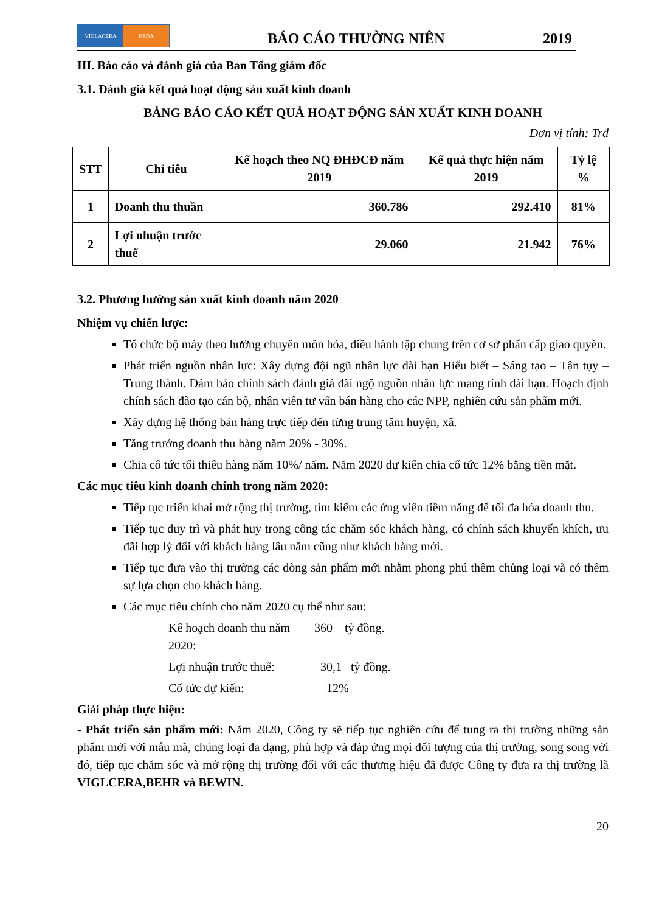VIGLACERA HSDA
BÁO CÁO THƯỜNG NIÊN
2019
III. Báo cáo và đánh giá của Ban Tổng giám đốc
3.1. Đánh giá kết quả hoạt động sản xuất kinh doanh
BẢNG BÁO CÁO KẾT QUẢ HOẠT ĐỘNG SẢN XUẤT KINH DOANH
Đơn vị tính: Trđ
| STT | Chỉ tiêu | Kế hoạch theo NQ ĐHĐCĐ năm 2019 | Kế quả thực hiện năm 2019 | Tỷ lệ % |
| --- | --- | --- | --- | --- |
| 1 | Doanh thu thuần | 360.786 | 292.410 | 81% |
| 2 | Lợi nhuận trước thuế | 29.060 | 21.942 | 76% |
3.2. Phương hướng sản xuất kinh doanh năm 2020
Nhiệm vụ chiến lược:
Tổ chức bộ máy theo hướng chuyên môn hóa, điều hành tập chung trên cơ sở phấn cấp giao quyền.
Phát triển nguồn nhân lực: Xây dựng đội ngũ nhân lực dài hạn Hiểu biết – Sáng tạo – Tận tụy – Trung thành. Đảm bảo chính sách đánh giá đãi ngộ nguồn nhân lực mang tính dài hạn. Hoạch định chính sách đào tạo cán bộ, nhân viên tư vấn bán hàng cho các NPP, nghiên cứu sản phẩm mới.
Xây dựng hệ thống bán hàng trực tiếp đến từng trung tâm huyện, xã.
Tăng trưởng doanh thu hàng năm 20% - 30%.
Chia cổ tức tối thiểu hàng năm 10%/ năm. Năm 2020 dự kiến chia cổ tức 12% bằng tiền mặt.
Các mục tiêu kinh doanh chính trong năm 2020:
Tiếp tục triển khai mở rộng thị trường, tìm kiếm các ứng viên tiềm năng để tối đa hóa doanh thu.
Tiếp tục duy trì và phát huy trong công tác chăm sóc khách hàng, có chính sách khuyến khích, ưu đãi hợp lý đối với khách hàng lâu năm cũng như khách hàng mới.
Tiếp tục đưa vào thị trường các dòng sản phẩm mới nhằm phong phú thêm chủng loại và có thêm sự lựa chọn cho khách hàng.
Các mục tiêu chính cho năm 2020 cụ thể như sau:
Kế hoạch doanh thu năm 2020: 360 tỷ đồng.
Lợi nhuận trước thuế: 30,1 tỷ đồng.
Cổ tức dự kiến: 12%
Giải pháp thực hiện:
- Phát triển sản phẩm mới: Năm 2020, Công ty sẽ tiếp tục nghiên cứu để tung ra thị trường những sản phẩm mới với mẫu mã, chủng loại đa dạng, phù hợp và đáp ứng mọi đối tượng của thị trường, song song với đó, tiếp tục chăm sóc và mở rộng thị trường đối với các thương hiệu đã được Công ty đưa ra thị trường là VIGLCERA,BEHR và BEWIN.
20